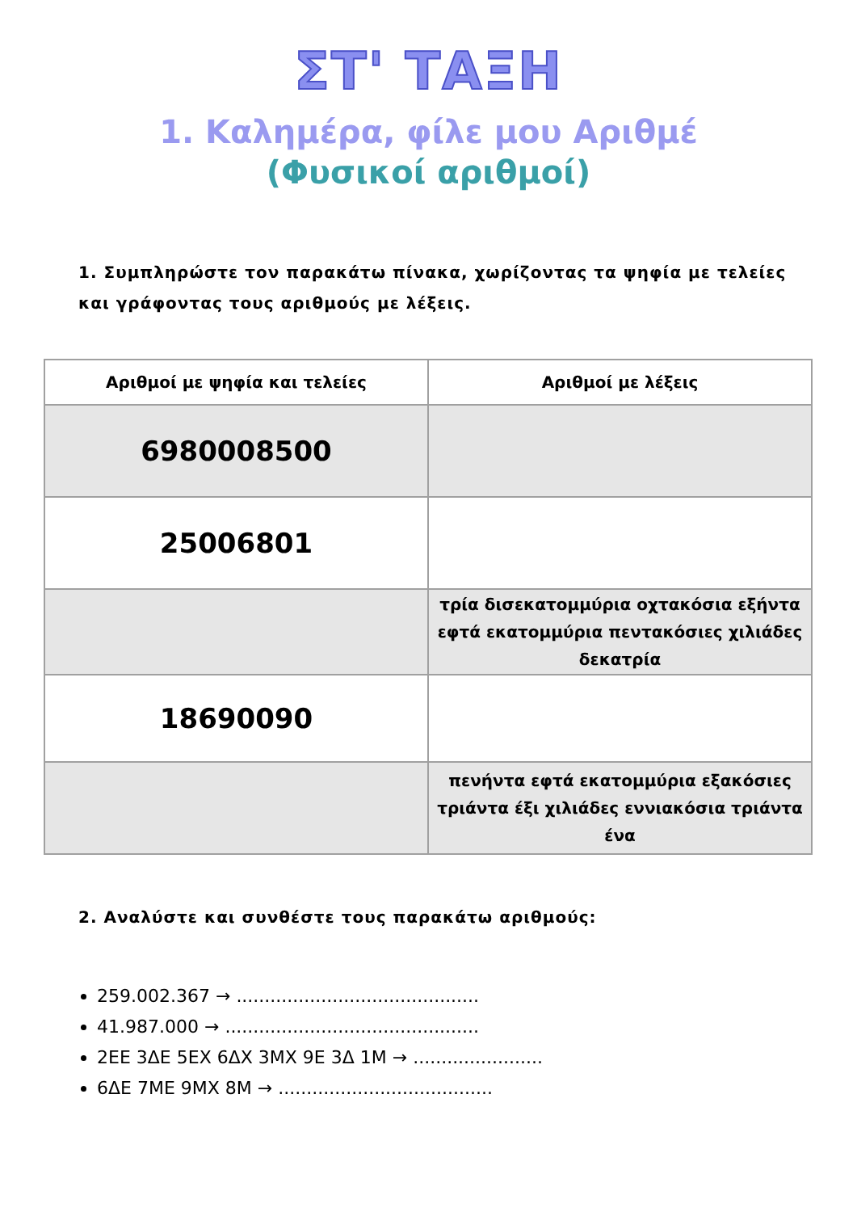ΣΤ' ΤΑΞΗ
1. Καλημέρα, φίλε μου Αριθμέ
(Φυσικοί αριθμοί)
1. Συμπληρώστε τον παρακάτω πίνακα, χωρίζοντας τα ψηφία με τελείες και γράφοντας τους αριθμούς με λέξεις.
| Αριθμοί με ψηφία και τελείες | Αριθμοί με λέξεις |
| --- | --- |
| 6980008500 | |
| 25006801 | |
| | τρία δισεκατομμύρια οχτακόσια εξήντα εφτά εκατομμύρια πεντακόσιες χιλιάδες δεκατρία |
| 18690090 | |
| | πενήντα εφτά εκατομμύρια εξακόσιες τριάντα έξι χιλιάδες εννιακόσια τριάντα ένα |
2. Αναλύστε και συνθέστε τους παρακάτω αριθμούς:
259.002.367 → ...........................................
41.987.000 → .............................................
2ΕΕ 3ΔΕ 5ΕΧ 6ΔΧ 3ΜΧ 9Ε 3Δ 1Μ → .......................
6ΔΕ 7ΜΕ 9ΜΧ 8Μ → ......................................